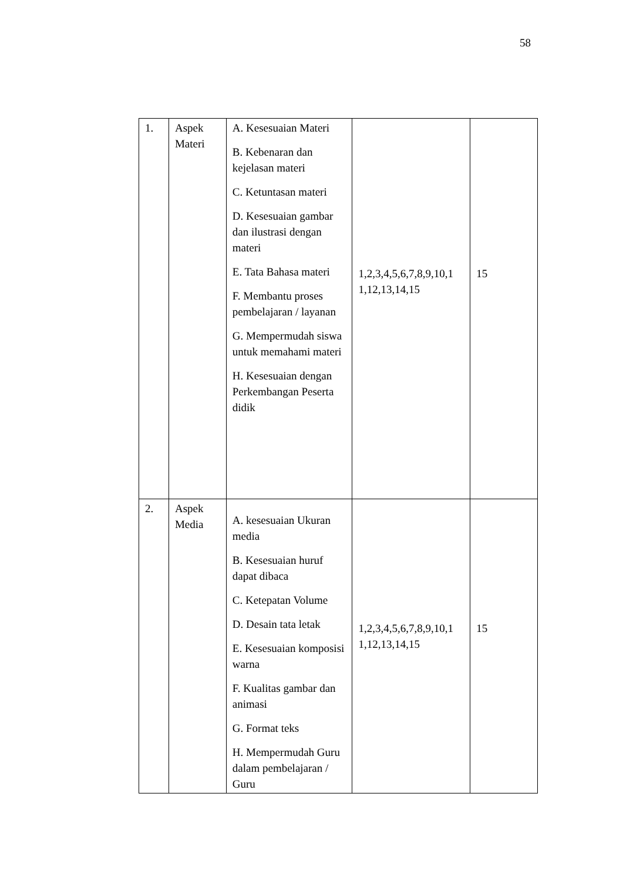58
| 1. | Aspek Materi | A. Kesesuaian Materi B. Kebenaran dan kejelasan materi C. Ketuntasan materi D. Kesesuaian gambar dan ilustrasi dengan materi E. Tata Bahasa materi F. Membantu proses pembelajaran / layanan G. Mempermudah siswa untuk memahami materi H. Kesesuaian dengan Perkembangan Peserta didik | 1,2,3,4,5,6,7,8,9,10,1 1,12,13,14,15 | 15 |
| 2. | Aspek Media | A. kesesuaian Ukuran media B. Kesesuaian huruf dapat dibaca C. Ketepatan Volume D. Desain tata letak E. Kesesuaian komposisi warna F. Kualitas gambar dan animasi G. Format teks H. Mempermudah Guru dalam pembelajaran / Guru | 1,2,3,4,5,6,7,8,9,10,1 1,12,13,14,15 | 15 |